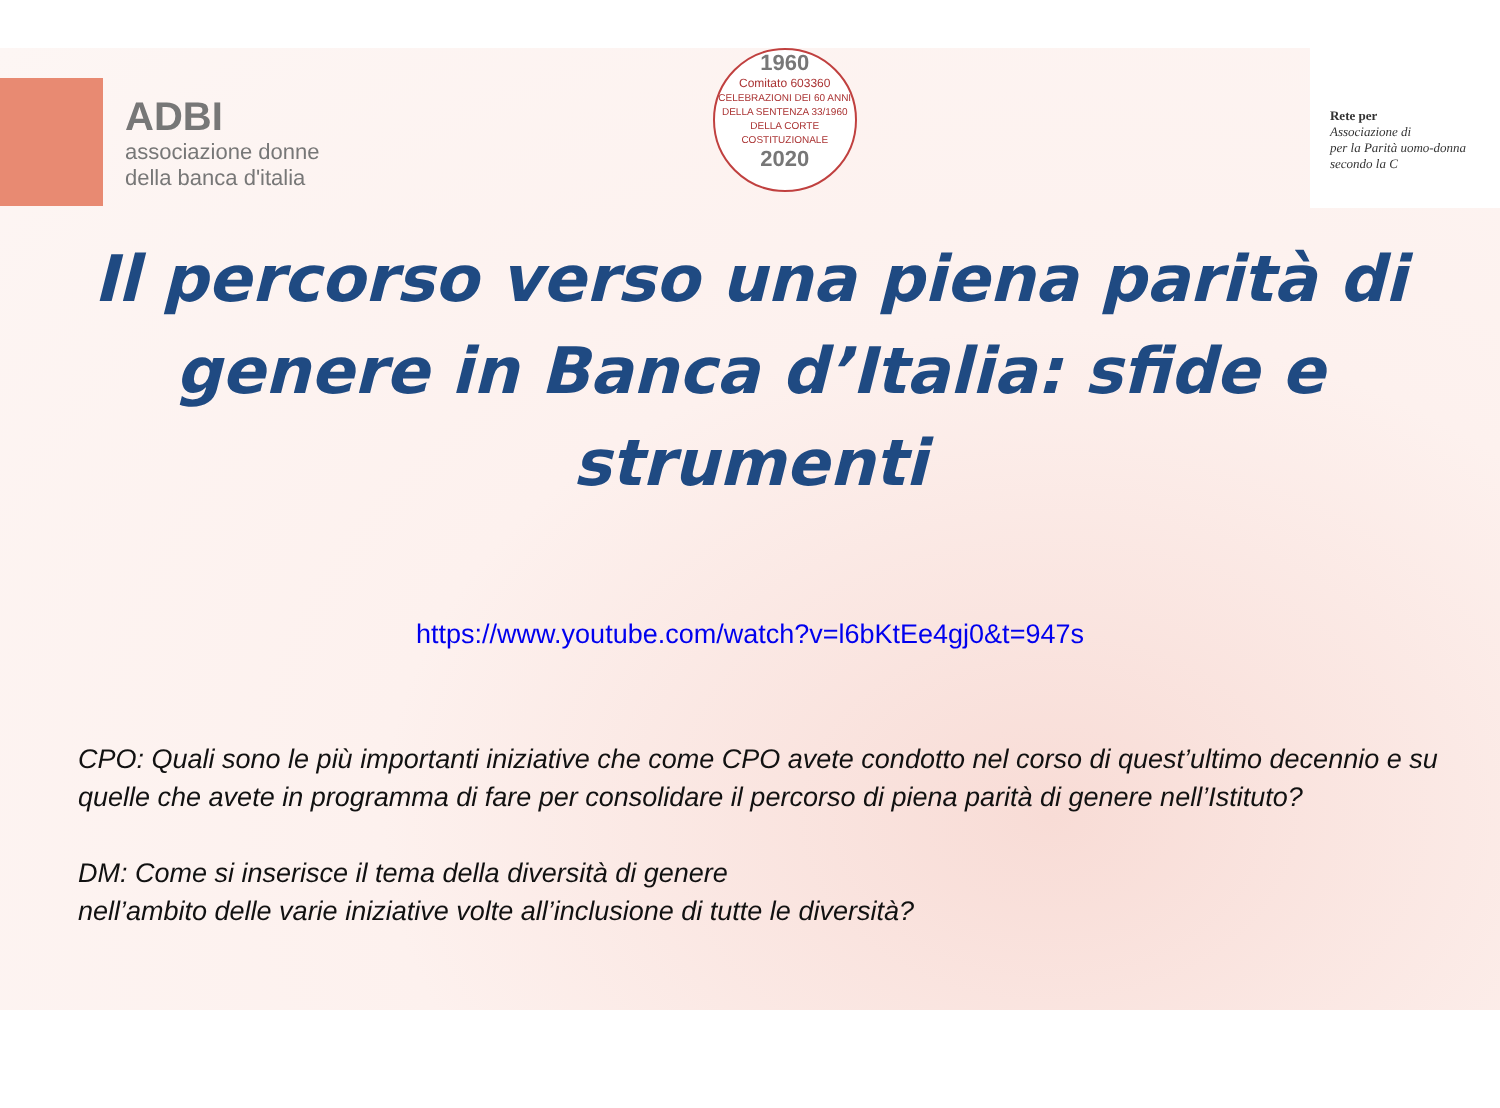ADBI
associazione donne
della banca d'italia
1960
Comitato 603360
CELEBRAZIONI DEI 60 ANNI
DELLA SENTENZA 33/1960
DELLA CORTE COSTITUZIONALE
2020
Rete per
Associazione di
per la Parità uomo-donna secondo la C
Il percorso verso una piena parità di genere in Banca d’Italia: sfide e strumenti
https://www.youtube.com/watch?v=l6bKtEe4gj0&t=947s
CPO: Quali sono le più importanti iniziative che come CPO avete condotto nel corso di quest’ultimo decennio e su quelle che avete in programma di fare per consolidare il percorso di piena parità di genere nell’Istituto?
DM: Come si inserisce il tema della diversità di genere
nell’ambito delle varie iniziative volte all’inclusione di tutte le diversità?